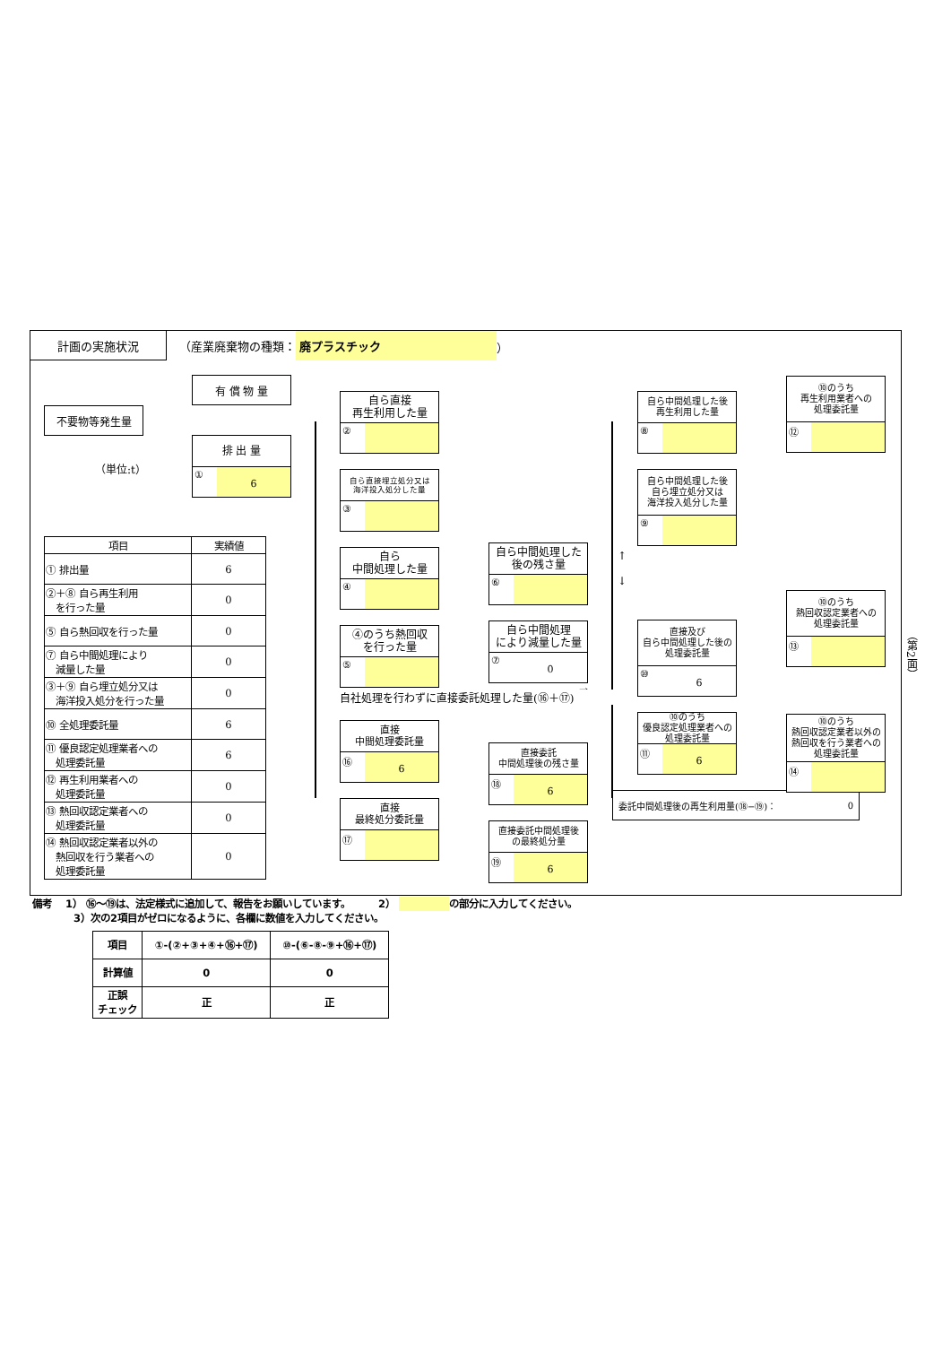計画の実施状況
（産業廃棄物の種類： 廃プラスチック ）
不要物等発生量
有 償 物 量
排 出 量
① 6
（単位:t）
| 項目 | 実績値 |
| --- | --- |
| ① 排出量 | 6 |
| ②＋⑧ 自ら再生利用 を行った量 | 0 |
| ⑤ 自ら熱回収を行った量 | 0 |
| ⑦ 自ら中間処理により 減量した量 | 0 |
| ③＋⑨ 自ら埋立処分又は 海洋投入処分を行った量 | 0 |
| ⑩ 全処理委託量 | 6 |
| ⑪ 優良認定処理業者への 処理委託量 | 6 |
| ⑫ 再生利用業者への 処理委託量 | 0 |
| ⑬ 熱回収認定業者への 処理委託量 | 0 |
| ⑭ 熱回収認定業者以外の 熱回収を行う業者への 処理委託量 | 0 |
自ら直接
再生利用した量
②
自ら直接埋立処分又は
海洋投入処分した量
③
自ら
中間処理した量
④
④のうち熱回収
を行った量
⑤
自社処理を行わずに直接委託処理した量(⑯＋⑰)
直接
中間処理委託量
⑯ 6
直接
最終処分委託量
⑰
自ら中間処理した
後の残さ量
⑥
自ら中間処理
により減量した量
⑦ 0
→
直接委託
中間処理後の残さ量
⑱ 6
直接委託中間処理後
の最終処分量
⑲ 6
自ら中間処理した後
再生利用した量
⑧
自ら中間処理した後
自ら埋立処分又は
海洋投入処分した量
⑨
↑
↓
直接及び
自ら中間処理した後の
処理委託量
⑩ 6
⑩のうち
優良認定処理業者への
処理委託量
⑪ 6
委託中間処理後の再生利用量(⑱−⑲)： 0
⑩のうち
再生利用業者への
処理委託量
⑫
⑩のうち
熱回収認定業者への
処理委託量
⑬
⑩のうち
熱回収認定業者以外の
熱回収を行う業者への
処理委託量
⑭
（第2面）
備考　 1） ⑯〜⑲は、法定様式に追加して、報告をお願いしています。　　　 2） の部分に入力してください。
3）次の2項目がゼロになるように、各欄に数値を入力してください。
| 項目 | ①-(②+③+④+⑯+⑰) | ⑩-(⑥-⑧-⑨+⑯+⑰) |
| --- | --- | --- |
| 計算値 | 0 | 0 |
| 正誤 チェック | 正 | 正 |